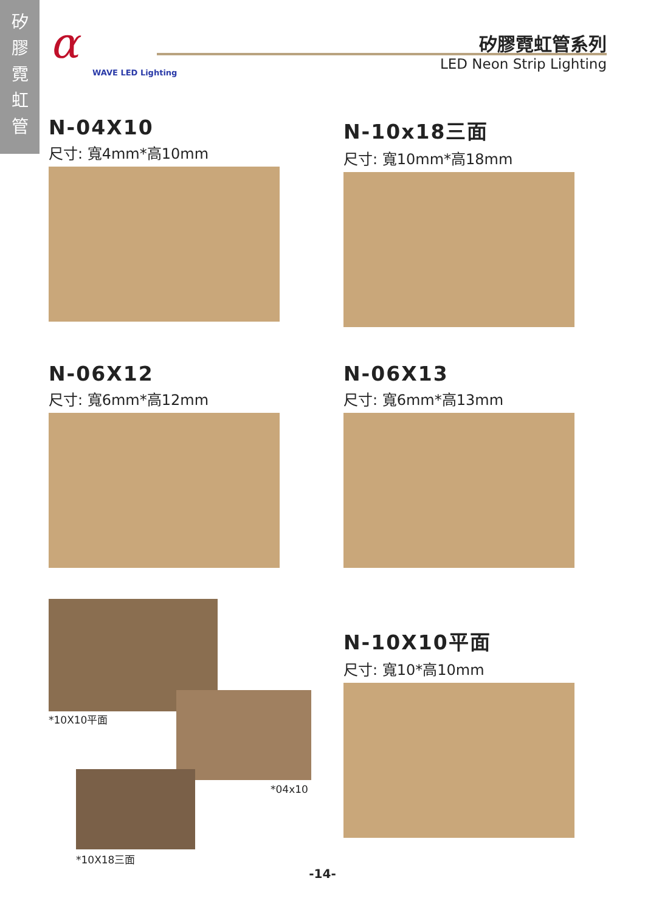矽
膠
霓
虹
管
α
WAVE LED Lighting
矽膠霓虹管系列
LED Neon Strip Lighting
N-04X10
尺寸: 寬4mm*高10mm
N-10x18三面
尺寸: 寬10mm*高18mm
N-06X12
尺寸: 寬6mm*高12mm
N-06X13
尺寸: 寬6mm*高13mm
*10X10平面
*04x10
*10X18三面
N-10X10平面
尺寸: 寬10*高10mm
-14-